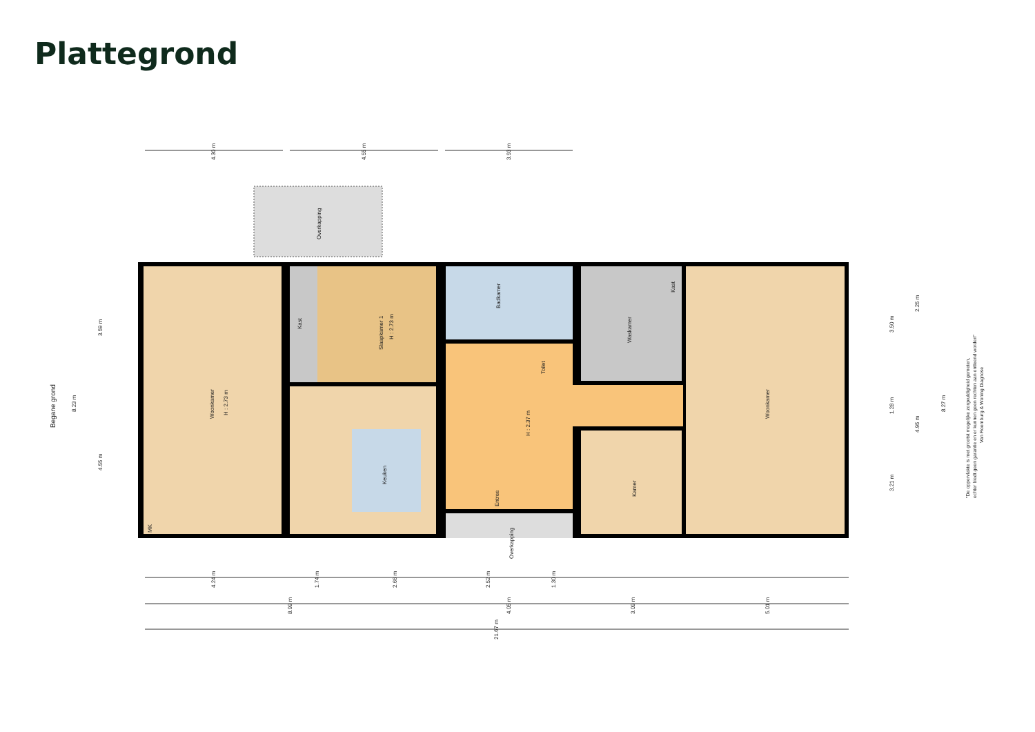Plattegrond
Overkapping
Woonkamer
H : 2.73 m
Kast
Slaapkamer 1
H : 2.73 m
Badkamer
Toilet
Waskamer
Kast
Woonkamer
Keuken
H : 2.37 m
Entree
Kamer
Overkapping
MK
Begane grond
4.30 m
4.55 m
3.93 m
4.24 m
1.74 m
2.66 m
2.52 m
1.30 m
8.99 m
4.05 m
3.09 m
5.01 m
21.67 m
8.23 m
3.59 m
4.55 m
3.50 m
1.28 m
3.21 m
2.25 m
4.95 m
8.27 m
"De oppervlakte is met grootst mogelijke zorgvuldigheid gemeten,
echter biedt geen garantie en er kunnen geen rechten aan ontleend worden"
Van Roemburg & Woning Diagnose